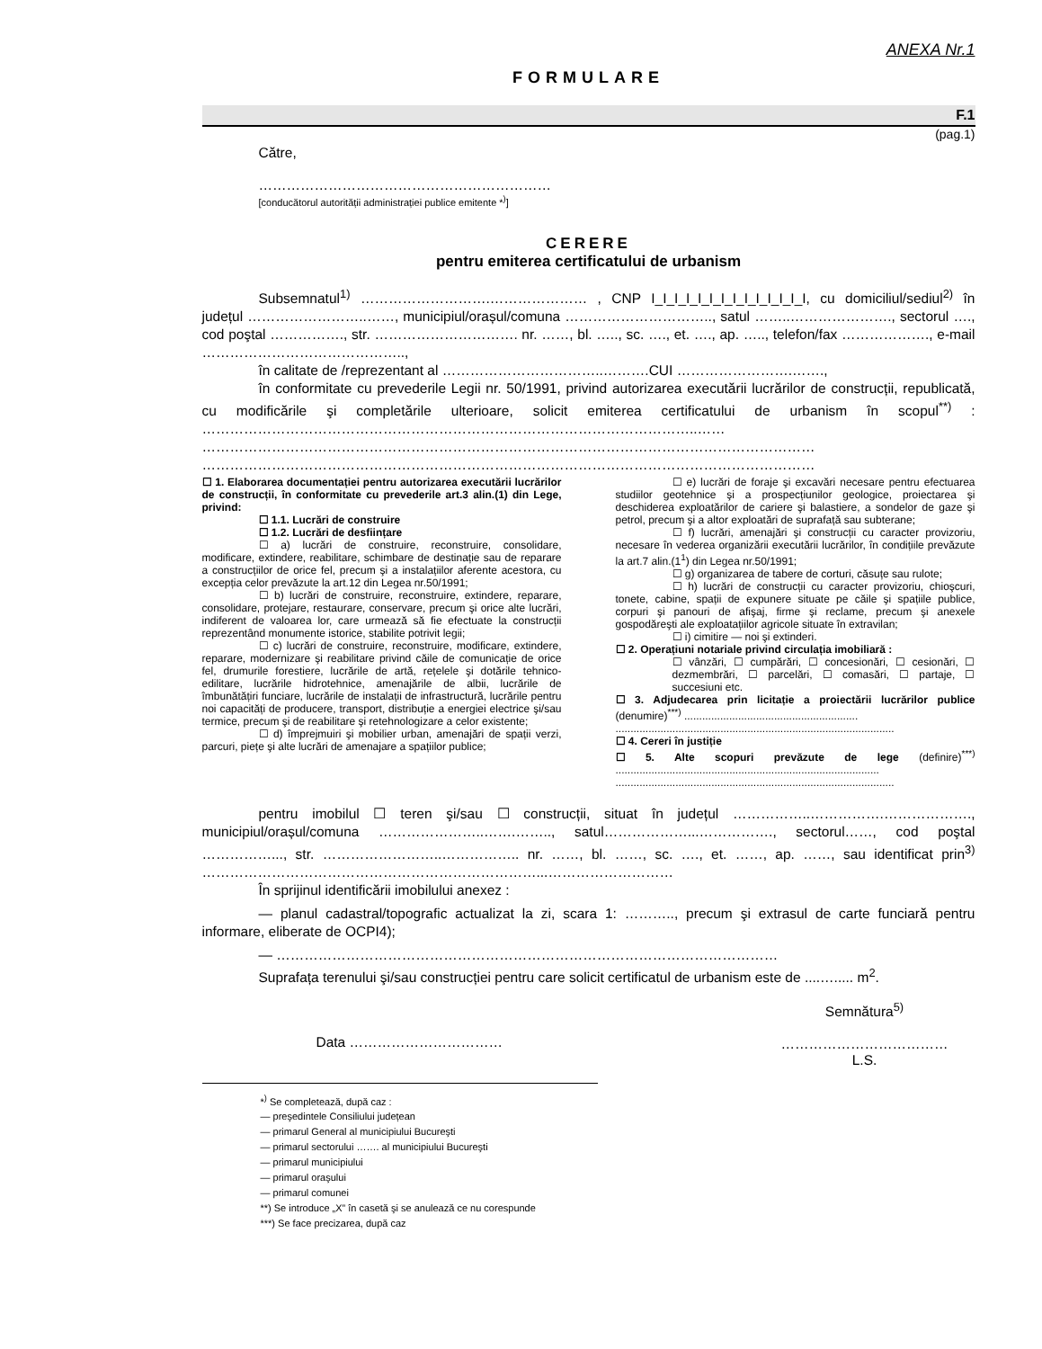ANEXA Nr.1
FORMULARE
F.1
(pag.1)
Către,
………………………………………………………
[conducătorul autorității administrației publice emitente *<sup>)</sup>]
CERERE
pentru emiterea certificatului de urbanism
Subsemnatul<sup>1)</sup> ……………………….………………… , CNP I_I_I_I_I_I_I_I_I_I_I_I_I_I, cu domiciliul/sediul<sup>2)</sup> în județul ……………………..……, municipiul/orașul/comuna ………………………….., satul ……..…………………., sectorul …., cod poştal ……………., str. …………………………. nr. ……, bl. ….., sc. …., et. …., ap. ….., telefon/fax ………………., e-mail ……………………………………..,
în calitate de /reprezentant al ……………………………..……….CUI …………………….…….,
în conformitate cu prevederile Legii nr. 50/1991, privind autorizarea executării lucrărilor de construcții, republicată, cu modificările şi completările ulterioare, solicit emiterea certificatului de urbanism în scopul<sup>**)</sup> : ……………………………………………………………………………………………..……
……………………………………………………………………………………………………………………
……………………………………………………………………………………………………………………
☐ 1. Elaborarea documentației pentru autorizarea executării lucrărilor de construcții, în conformitate cu prevederile art.3 alin.(1) din Lege, privind:
☐ 1.1. Lucrări de construire
☐ 1.2. Lucrări de desființare
☐ a) lucrări de construire, reconstruire, consolidare, modificare, extindere, reabilitare, schimbare de destinație sau de reparare a construcțiilor de orice fel, precum şi a instalațiilor aferente acestora, cu excepția celor prevăzute la art.12 din Legea nr.50/1991;
☐ b) lucrări de construire, reconstruire, extindere, reparare, consolidare, protejare, restaurare, conservare, precum şi orice alte lucrări, indiferent de valoarea lor, care urmează să fie efectuate la construcții reprezentând monumente istorice, stabilite potrivit legii;
☐ c) lucrări de construire, reconstruire, modificare, extindere, reparare, modernizare şi reabilitare privind căile de comunicație de orice fel, drumurile forestiere, lucrările de artă, rețelele şi dotările tehnico-edilitare, lucrările hidrotehnice, amenajările de albii, lucrările de îmbunătățiri funciare, lucrările de instalații de infrastructură, lucrările pentru noi capacități de producere, transport, distribuție a energiei electrice şi/sau termice, precum şi de reabilitare şi retehnologizare a celor existente;
☐ d) împrejmuiri şi mobilier urban, amenajări de spații verzi, parcuri, piețe şi alte lucrări de amenajare a spațiilor publice;
☐ e) lucrări de foraje şi excavări necesare pentru efectuarea studiilor geotehnice şi a prospecțiunilor geologice, proiectarea şi deschiderea exploatărilor de cariere şi balastiere, a sondelor de gaze şi petrol, precum şi a altor exploatări de suprafață sau subterane;
☐ f) lucrări, amenajări şi construcții cu caracter provizoriu, necesare în vederea organizării executării lucrărilor, în condițiile prevăzute la art.7 alin.(1<sup>1</sup>) din Legea nr.50/1991;
☐ g) organizarea de tabere de corturi, căsuțe sau rulote;
☐ h) lucrări de construcții cu caracter provizoriu, chioşcuri, tonete, cabine, spații de expunere situate pe căile şi spațiile publice, corpuri şi panouri de afişaj, firme şi reclame, precum şi anexele gospodăreşti ale exploatațiilor agricole situate în extravilan;
☐ i) cimitire — noi şi extinderi.
☐ 2. Operațiuni notariale privind circulația imobiliară :
☐ vânzări, ☐ cumpărări, ☐ concesionări, ☐ cesionări, ☐ dezmembrări, ☐ parcelări, ☐ comasări, ☐ partaje, ☐ succesiuni etc.
☐ 3. Adjudecarea prin licitație a proiectării lucrărilor publice (denumire)<sup>***)</sup> ..........................................................
.............................................................................................
☐ 4. Cereri în justiție
☐ 5. Alte scopuri prevăzute de lege (definire)<sup>***)</sup> ........................................................................................
.............................................................................................
pentru imobilul ☐ teren şi/sau ☐ construcții, situat în județul ……………..…………….………………., municipiul/orașul/comuna …………………..…….…….., satul………………...……………., sectorul……, cod poştal ……………..., str. ……………………..…………….. nr. ……, bl. ……, sc. …., et. ……, ap. ……, sau identificat prin<sup>3)</sup> ………………………………………………………………...………………………
În sprijinul identificării imobilului anexez :
— planul cadastral/topografic actualizat la zi, scara 1: ……….., precum şi extrasul de carte funciară pentru informare, eliberate de OCPI4);
— ………………………………………………………………………………………………
Suprafața terenului şi/sau construcției pentru care solicit certificatul de urbanism este de ....…..... m<sup>2</sup>.
Data ……………………………
Semnătura<sup>5)</sup>
………………………………
L.S.
*<sup>)</sup> Se completează, după caz :
— preşedintele Consiliului județean
— primarul General al municipiului Bucureşti
— primarul sectorului ……. al municipiului Bucureşti
— primarul municipiului
— primarul oraşului
— primarul comunei
**) Se introduce „X” în casetă şi se anulează ce nu corespunde
***) Se face precizarea, după caz